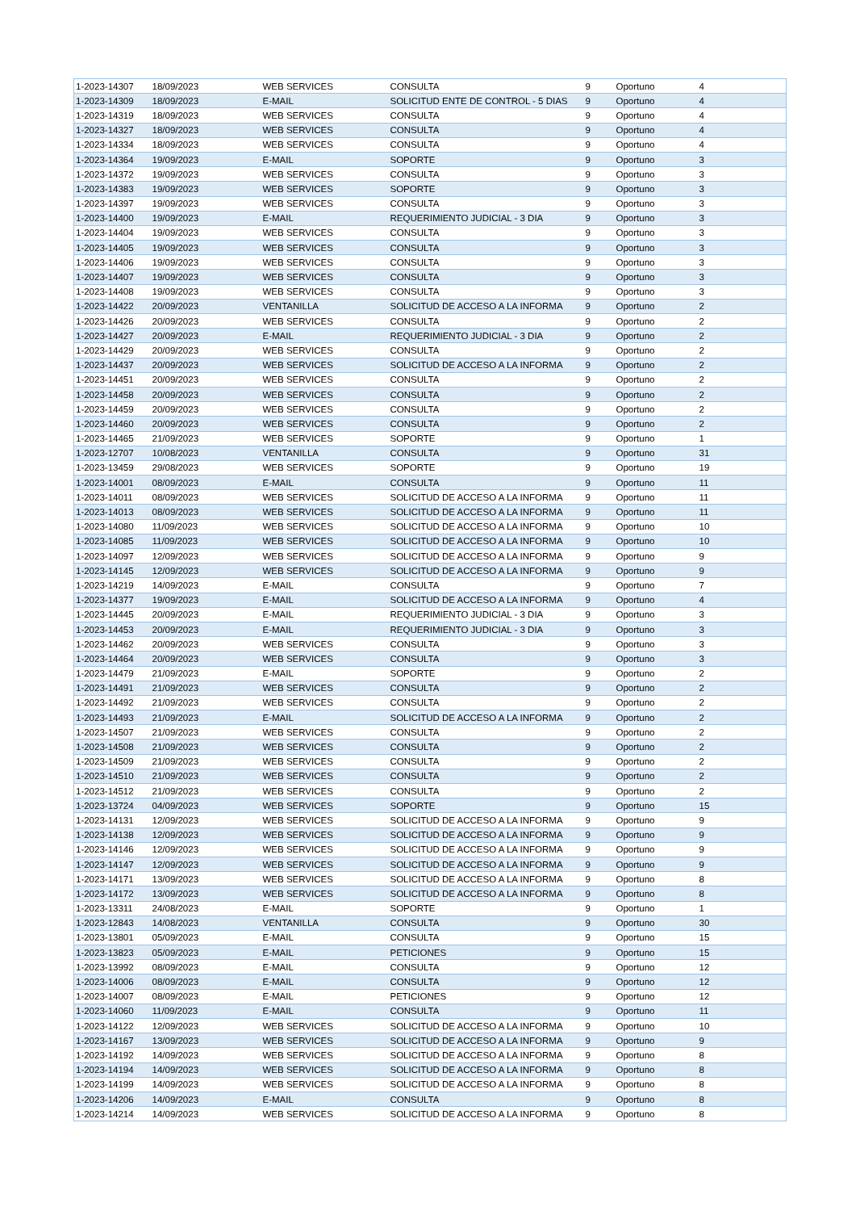| 1-2023-14307 | 18/09/2023 | WEB SERVICES | CONSULTA | 9 | Oportuno | 4 |
| 1-2023-14309 | 18/09/2023 | E-MAIL | SOLICITUD ENTE DE CONTROL - 5 DIAS | 9 | Oportuno | 4 |
| 1-2023-14319 | 18/09/2023 | WEB SERVICES | CONSULTA | 9 | Oportuno | 4 |
| 1-2023-14327 | 18/09/2023 | WEB SERVICES | CONSULTA | 9 | Oportuno | 4 |
| 1-2023-14334 | 18/09/2023 | WEB SERVICES | CONSULTA | 9 | Oportuno | 4 |
| 1-2023-14364 | 19/09/2023 | E-MAIL | SOPORTE | 9 | Oportuno | 3 |
| 1-2023-14372 | 19/09/2023 | WEB SERVICES | CONSULTA | 9 | Oportuno | 3 |
| 1-2023-14383 | 19/09/2023 | WEB SERVICES | SOPORTE | 9 | Oportuno | 3 |
| 1-2023-14397 | 19/09/2023 | WEB SERVICES | CONSULTA | 9 | Oportuno | 3 |
| 1-2023-14400 | 19/09/2023 | E-MAIL | REQUERIMIENTO JUDICIAL - 3 DIA | 9 | Oportuno | 3 |
| 1-2023-14404 | 19/09/2023 | WEB SERVICES | CONSULTA | 9 | Oportuno | 3 |
| 1-2023-14405 | 19/09/2023 | WEB SERVICES | CONSULTA | 9 | Oportuno | 3 |
| 1-2023-14406 | 19/09/2023 | WEB SERVICES | CONSULTA | 9 | Oportuno | 3 |
| 1-2023-14407 | 19/09/2023 | WEB SERVICES | CONSULTA | 9 | Oportuno | 3 |
| 1-2023-14408 | 19/09/2023 | WEB SERVICES | CONSULTA | 9 | Oportuno | 3 |
| 1-2023-14422 | 20/09/2023 | VENTANILLA | SOLICITUD DE ACCESO A LA INFORMA | 9 | Oportuno | 2 |
| 1-2023-14426 | 20/09/2023 | WEB SERVICES | CONSULTA | 9 | Oportuno | 2 |
| 1-2023-14427 | 20/09/2023 | E-MAIL | REQUERIMIENTO JUDICIAL - 3 DIA | 9 | Oportuno | 2 |
| 1-2023-14429 | 20/09/2023 | WEB SERVICES | CONSULTA | 9 | Oportuno | 2 |
| 1-2023-14437 | 20/09/2023 | WEB SERVICES | SOLICITUD DE ACCESO A LA INFORMA | 9 | Oportuno | 2 |
| 1-2023-14451 | 20/09/2023 | WEB SERVICES | CONSULTA | 9 | Oportuno | 2 |
| 1-2023-14458 | 20/09/2023 | WEB SERVICES | CONSULTA | 9 | Oportuno | 2 |
| 1-2023-14459 | 20/09/2023 | WEB SERVICES | CONSULTA | 9 | Oportuno | 2 |
| 1-2023-14460 | 20/09/2023 | WEB SERVICES | CONSULTA | 9 | Oportuno | 2 |
| 1-2023-14465 | 21/09/2023 | WEB SERVICES | SOPORTE | 9 | Oportuno | 1 |
| 1-2023-12707 | 10/08/2023 | VENTANILLA | CONSULTA | 9 | Oportuno | 31 |
| 1-2023-13459 | 29/08/2023 | WEB SERVICES | SOPORTE | 9 | Oportuno | 19 |
| 1-2023-14001 | 08/09/2023 | E-MAIL | CONSULTA | 9 | Oportuno | 11 |
| 1-2023-14011 | 08/09/2023 | WEB SERVICES | SOLICITUD DE ACCESO A LA INFORMA | 9 | Oportuno | 11 |
| 1-2023-14013 | 08/09/2023 | WEB SERVICES | SOLICITUD DE ACCESO A LA INFORMA | 9 | Oportuno | 11 |
| 1-2023-14080 | 11/09/2023 | WEB SERVICES | SOLICITUD DE ACCESO A LA INFORMA | 9 | Oportuno | 10 |
| 1-2023-14085 | 11/09/2023 | WEB SERVICES | SOLICITUD DE ACCESO A LA INFORMA | 9 | Oportuno | 10 |
| 1-2023-14097 | 12/09/2023 | WEB SERVICES | SOLICITUD DE ACCESO A LA INFORMA | 9 | Oportuno | 9 |
| 1-2023-14145 | 12/09/2023 | WEB SERVICES | SOLICITUD DE ACCESO A LA INFORMA | 9 | Oportuno | 9 |
| 1-2023-14219 | 14/09/2023 | E-MAIL | CONSULTA | 9 | Oportuno | 7 |
| 1-2023-14377 | 19/09/2023 | E-MAIL | SOLICITUD DE ACCESO A LA INFORMA | 9 | Oportuno | 4 |
| 1-2023-14445 | 20/09/2023 | E-MAIL | REQUERIMIENTO JUDICIAL - 3 DIA | 9 | Oportuno | 3 |
| 1-2023-14453 | 20/09/2023 | E-MAIL | REQUERIMIENTO JUDICIAL - 3 DIA | 9 | Oportuno | 3 |
| 1-2023-14462 | 20/09/2023 | WEB SERVICES | CONSULTA | 9 | Oportuno | 3 |
| 1-2023-14464 | 20/09/2023 | WEB SERVICES | CONSULTA | 9 | Oportuno | 3 |
| 1-2023-14479 | 21/09/2023 | E-MAIL | SOPORTE | 9 | Oportuno | 2 |
| 1-2023-14491 | 21/09/2023 | WEB SERVICES | CONSULTA | 9 | Oportuno | 2 |
| 1-2023-14492 | 21/09/2023 | WEB SERVICES | CONSULTA | 9 | Oportuno | 2 |
| 1-2023-14493 | 21/09/2023 | E-MAIL | SOLICITUD DE ACCESO A LA INFORMA | 9 | Oportuno | 2 |
| 1-2023-14507 | 21/09/2023 | WEB SERVICES | CONSULTA | 9 | Oportuno | 2 |
| 1-2023-14508 | 21/09/2023 | WEB SERVICES | CONSULTA | 9 | Oportuno | 2 |
| 1-2023-14509 | 21/09/2023 | WEB SERVICES | CONSULTA | 9 | Oportuno | 2 |
| 1-2023-14510 | 21/09/2023 | WEB SERVICES | CONSULTA | 9 | Oportuno | 2 |
| 1-2023-14512 | 21/09/2023 | WEB SERVICES | CONSULTA | 9 | Oportuno | 2 |
| 1-2023-13724 | 04/09/2023 | WEB SERVICES | SOPORTE | 9 | Oportuno | 15 |
| 1-2023-14131 | 12/09/2023 | WEB SERVICES | SOLICITUD DE ACCESO A LA INFORMA | 9 | Oportuno | 9 |
| 1-2023-14138 | 12/09/2023 | WEB SERVICES | SOLICITUD DE ACCESO A LA INFORMA | 9 | Oportuno | 9 |
| 1-2023-14146 | 12/09/2023 | WEB SERVICES | SOLICITUD DE ACCESO A LA INFORMA | 9 | Oportuno | 9 |
| 1-2023-14147 | 12/09/2023 | WEB SERVICES | SOLICITUD DE ACCESO A LA INFORMA | 9 | Oportuno | 9 |
| 1-2023-14171 | 13/09/2023 | WEB SERVICES | SOLICITUD DE ACCESO A LA INFORMA | 9 | Oportuno | 8 |
| 1-2023-14172 | 13/09/2023 | WEB SERVICES | SOLICITUD DE ACCESO A LA INFORMA | 9 | Oportuno | 8 |
| 1-2023-13311 | 24/08/2023 | E-MAIL | SOPORTE | 9 | Oportuno | 1 |
| 1-2023-12843 | 14/08/2023 | VENTANILLA | CONSULTA | 9 | Oportuno | 30 |
| 1-2023-13801 | 05/09/2023 | E-MAIL | CONSULTA | 9 | Oportuno | 15 |
| 1-2023-13823 | 05/09/2023 | E-MAIL | PETICIONES | 9 | Oportuno | 15 |
| 1-2023-13992 | 08/09/2023 | E-MAIL | CONSULTA | 9 | Oportuno | 12 |
| 1-2023-14006 | 08/09/2023 | E-MAIL | CONSULTA | 9 | Oportuno | 12 |
| 1-2023-14007 | 08/09/2023 | E-MAIL | PETICIONES | 9 | Oportuno | 12 |
| 1-2023-14060 | 11/09/2023 | E-MAIL | CONSULTA | 9 | Oportuno | 11 |
| 1-2023-14122 | 12/09/2023 | WEB SERVICES | SOLICITUD DE ACCESO A LA INFORMA | 9 | Oportuno | 10 |
| 1-2023-14167 | 13/09/2023 | WEB SERVICES | SOLICITUD DE ACCESO A LA INFORMA | 9 | Oportuno | 9 |
| 1-2023-14192 | 14/09/2023 | WEB SERVICES | SOLICITUD DE ACCESO A LA INFORMA | 9 | Oportuno | 8 |
| 1-2023-14194 | 14/09/2023 | WEB SERVICES | SOLICITUD DE ACCESO A LA INFORMA | 9 | Oportuno | 8 |
| 1-2023-14199 | 14/09/2023 | WEB SERVICES | SOLICITUD DE ACCESO A LA INFORMA | 9 | Oportuno | 8 |
| 1-2023-14206 | 14/09/2023 | E-MAIL | CONSULTA | 9 | Oportuno | 8 |
| 1-2023-14214 | 14/09/2023 | WEB SERVICES | SOLICITUD DE ACCESO A LA INFORMA | 9 | Oportuno | 8 |